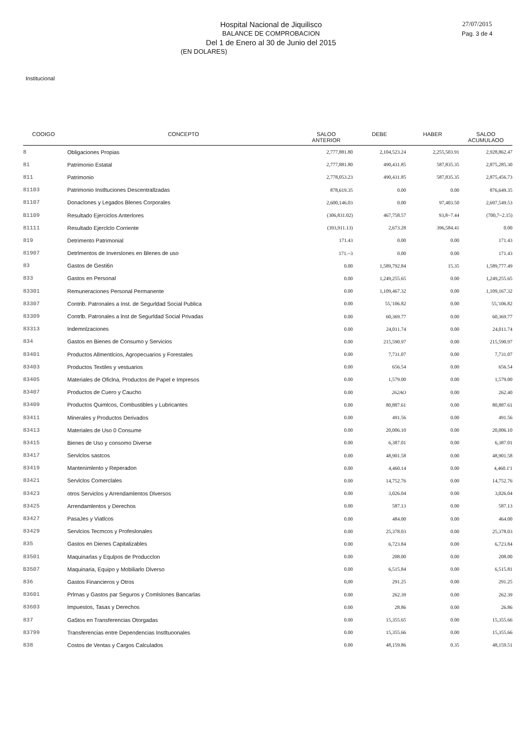Hospital Nacional de Jiquilisco
BALANCE DE COMPROBACION
Del 1 de Enero al 30 de Junio del 2015
(EN DOLARES)
27/07/2015
Pag. 3 de 4
Institucional
| COOIGO | CONCEPTO | SALOO ANTERIOR | DEBE | HABER | SALOO ACUMULAOO |
| --- | --- | --- | --- | --- | --- |
| 8 | Obligaciones Propias | 2,777,881.80 | 2,104,523.24 | 2,255,503.91 | 2,928,862.47 |
| 81 | Patrimonio Estatal | 2,777,881.80 | 490,431.85 | 587,835.35 | 2,875,285.30 |
| 811 | Patrimonio | 2,778,053.23 | 490,431.85 | 587,835.35 | 2,875,456.73 |
| 81103 | Patrimonio Instltuciones Descentrallzadas | 878,619.35 | 0.00 | 0.00 | 876,649.35 |
| 81107 | Donaclones y Legados Blenes Corporales | 2,600,146.03 | 0.00 | 97,403.50 | 2,697,549.53 |
| B1109 | Resultado Ejerciclos Anterlores | (306,831.02) | 467,758.57 | 93,8~7.44 | (700,7~2.15) |
| 81111 | Resultado Ejerclclo Corriente | (393,911.13) | 2,673.28 | 396,584.41 | 0.00 |
| 819 | Detrimento Patrimonial | 171.43 | 0.00 | 0.00 | 171.43 |
| 81907 | Detrlmentos de Inverslones en Blenes de uso | 171.~3 | 0.00 | 0.00 | 171.43 |
| 83 | Gastos de Gesti6n | 0.00 | 1,589,792.84 | 15.35 | 1,589,777.49 |
| 833 | Gastos en Personal | 0.00 | 1,249,255.65 | 0.00 | 1,249,255.65 |
| 83301 | Remuneraciones Personal Permanente | 0.00 | 1,109,467.32 | 0.00 | 1,109,167.32 |
| 83307 | Contrib. Patronales a Inst. de Segurldad Social Publica | 0.00 | 55,'106.82 | 0.00 | 55,'106.82 |
| 83309 | Contrlb. Patronales a lnst de Segurldad Social Privadas | 0.00 | 60,369.77 | 0.00 | 60,369.77 |
| 83313 | Indemnlzaciones | 0.00 | 24,011.74 | 0.00 | 24,011.74 |
| 834 | Gastos en Bienes de Consumo y Servicios | 0.00 | 215,590.97 | 0.00 | 215,590.97 |
| 83401 | Productos Allmentlcios, Agropecuarios y Forestales | 0.00 | 7,731.07 | 0.00 | 7,731.07 |
| 83403 | Productos Textiles y vestuarios | 0.00 | 656.54 | 0.00 | 656.54 |
| 83405 | Materiales de Oficlna, Productos de Papel e Impresos | 0.00 | 1,579.00 | 0.00 | 1,579.00 |
| 83407 | Productos de Cuero y Caucho | 0.00 | 262AO | 0.00 | 262.40 |
| 83409 | Productos Quimlcos, Combustibles y Lubricantes | 0.00 | 80,887.61 | 0.00 | 80,887.61 |
| 83411 | Minerales y Productos Derivados | 0.00 | 491.56 | 0.00 | 491.56 |
| 83413 | Materiales de Uso 0 Consume | 0.00 | 20,006.10 | 0.00 | 20,006.10 |
| 83415 | Bienes de Uso y consomo Diverse | 0.00 | 6,387.01 | 0.00 | 6,387.01 |
| 83417 | Servlclos sastcos | 0.00 | 48,901.58 | 0.00 | 48,901.58 |
| 83419 | Mantenimlento y Reperadon | 0.00 | 4,460.14 | 0.00 | 4,460.1'1 |
| 83421 | Servlclos Comerclales | 0.00 | 14,752.76 | 0.00 | 14,752.76 |
| 83423 | otros Serviclos y Arrendamlentos Dlversos | 0.00 | 3,026.04 | 0.00 | 3,026.04 |
| 83425 | Arrendamlentos y Derechos | 0.00 | 587.13 | 0.00 | 587.13 |
| 83427 | PasaJes y Viatlcos | 0.00 | 484.00 | 0.00 | 464.00 |
| 83429 | Servlcios Tecmcos y Profeslonales | 0.00 | 25,378.03 | 0.00 | 25,378.03 |
| 835 | Gastos en Dienes Capitalizables | 0.00 | 6,723.84 | 0.00 | 6,723.84 |
| 83501 | Maquinarlas y Equlpos de Producclon | 0.00 | 208.00 | 0.00 | 208.00 |
| B3507 | Maquinaria, Equipo y Mobiliarlo Dlverso | 0.00 | 6,515.84 | 0.00 | 6,515.81 |
| 836 | Gastos Financieros y Otros | 0,00 | 291.25 | 0.00 | 291.25 |
| 83601 | Prlrnas y Gastos par Seguros y Comlslones Bancarlas | 0.00 | 262.39 | 0.00 | 262.39 |
| 83603 | Impuestos, Tasas y Derechos | 0.00 | 28.86 | 0.00 | 26.86 |
| 837 | Ga5tos en Transferencias Otorgadas | 0.00 | 15,355.65 | 0.00 | 15,355.66 |
| 83799 | Transferencias entre Dependencias Instltuoonales | 0.00 | 15,355.66 | 0.00 | 15,355.66 |
| 838 | Costos de Ventas y Cargos Calculados | 0.00 | 48,159.86 | 0.35 | 48,159.51 |